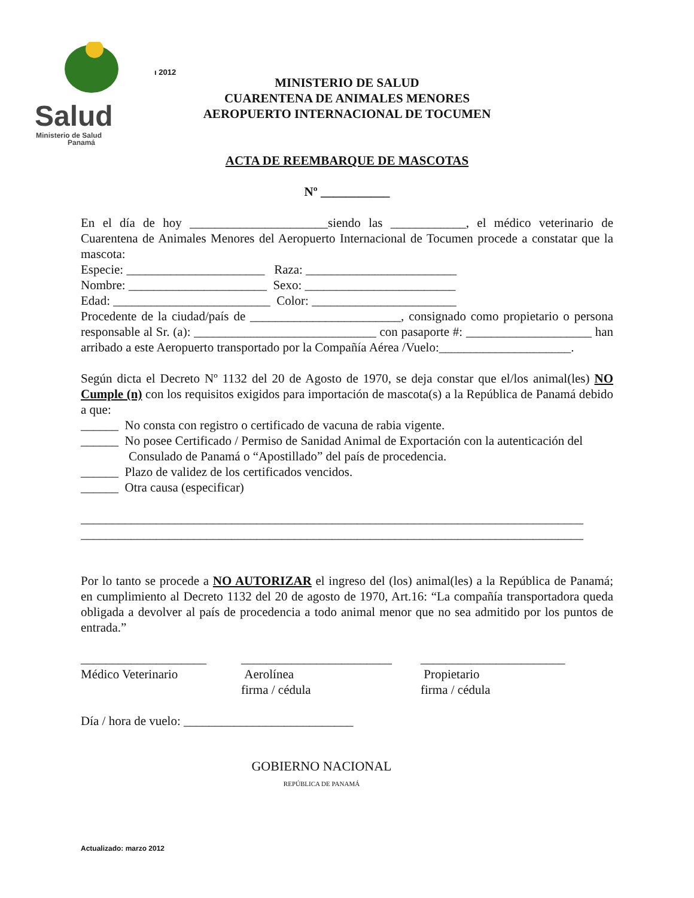Salud
Ministerio de Salud
Panamá
ı 2012
MINISTERIO DE SALUD
CUARENTENA DE ANIMALES MENORES
AEROPUERTO INTERNACIONAL DE TOCUMEN
ACTA DE REEMBARQUE DE MASCOTAS
Nº ___________
En el día de hoy ______________________siendo las ____________, el médico veterinario de Cuarentena de Animales Menores del Aeropuerto Internacional de Tocumen procede a constatar que la mascota:
Especie: ______________________ Raza: ________________________
Nombre: ______________________ Sexo: ________________________
Edad: _________________________ Color: _______________________
Procedente de la ciudad/país de ________________________, consignado como propietario o persona responsable al Sr. (a): _____________________________ con pasaporte #: ____________________ han arribado a este Aeropuerto transportado por la Compañía Aérea /Vuelo:_____________________.
Según dicta el Decreto Nº 1132 del 20 de Agosto de 1970, se deja constar que el/los animal(les) NO Cumple (n) con los requisitos exigidos para importación de mascota(s) a la República de Panamá debido a que:
______ No consta con registro o certificado de vacuna de rabia vigente.
______ No posee Certificado / Permiso de Sanidad Animal de Exportación con la autenticación del Consulado de Panamá o “Apostillado” del país de procedencia.
______ Plazo de validez de los certificados vencidos.
______ Otra causa (especificar)
________________________________________________________________________________
________________________________________________________________________________
Por lo tanto se procede a NO AUTORIZAR el ingreso del (los) animal(les) a la República de Panamá; en cumplimiento al Decreto 1132 del 20 de agosto de 1970, Art.16: “La compañía transportadora queda obligada a devolver al país de procedencia a todo animal menor que no sea admitido por los puntos de entrada.”
____________________
Médico Veterinario
________________________
Aerolínea
firma / cédula
_______________________
Propietario
firma / cédula
Día / hora de vuelo: ___________________________
GOBIERNO NACIONAL
REPÚBLICA DE PANAMÁ
Actualizado: marzo 2012